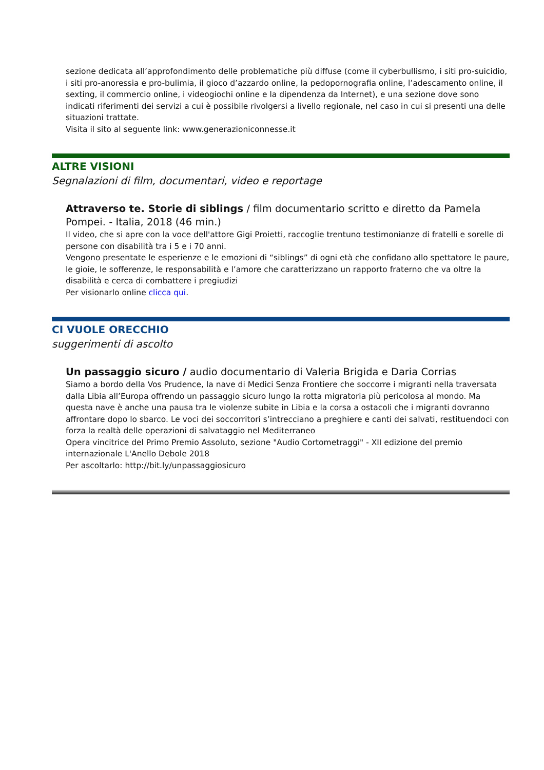sezione dedicata all’approfondimento delle problematiche più diffuse (come il cyberbullismo, i siti pro-suicidio, i siti pro-anoressia e pro-bulimia, il gioco d’azzardo online, la pedopornografia online, l’adescamento online, il sexting, il commercio online, i videogiochi online e la dipendenza da Internet), e una sezione dove sono indicati riferimenti dei servizi a cui è possibile rivolgersi a livello regionale, nel caso in cui si presenti una delle situazioni trattate.
Visita il sito al seguente link: www.generazioniconnesse.it
ALTRE VISIONI
Segnalazioni di film, documentari, video e reportage
Attraverso te. Storie di siblings / film documentario scritto e diretto da Pamela Pompei. - Italia, 2018 (46 min.)
Il video, che si apre con la voce dell'attore Gigi Proietti, raccoglie trentuno testimonianze di fratelli e sorelle di persone con disabilità tra i 5 e i 70 anni.
Vengono presentate le esperienze e le emozioni di “siblings” di ogni età che confidano allo spettatore le paure, le gioie, le sofferenze, le responsabilità e l’amore che caratterizzano un rapporto fraterno che va oltre la disabilità e cerca di combattere i pregiudizi
Per visionarlo online clicca qui.
CI VUOLE ORECCHIO
suggerimenti di ascolto
Un passaggio sicuro / audio documentario di Valeria Brigida e Daria Corrias
Siamo a bordo della Vos Prudence, la nave di Medici Senza Frontiere che soccorre i migranti nella traversata dalla Libia all’Europa offrendo un passaggio sicuro lungo la rotta migratoria più pericolosa al mondo. Ma questa nave è anche una pausa tra le violenze subite in Libia e la corsa a ostacoli che i migranti dovranno affrontare dopo lo sbarco. Le voci dei soccorritori s’intrecciano a preghiere e canti dei salvati, restituendoci con forza la realtà delle operazioni di salvataggio nel Mediterraneo
Opera vincitrice del Primo Premio Assoluto, sezione "Audio Cortometraggi" - XII edizione del premio internazionale L'Anello Debole 2018
Per ascoltarlo: http://bit.ly/unpassaggiosicuro